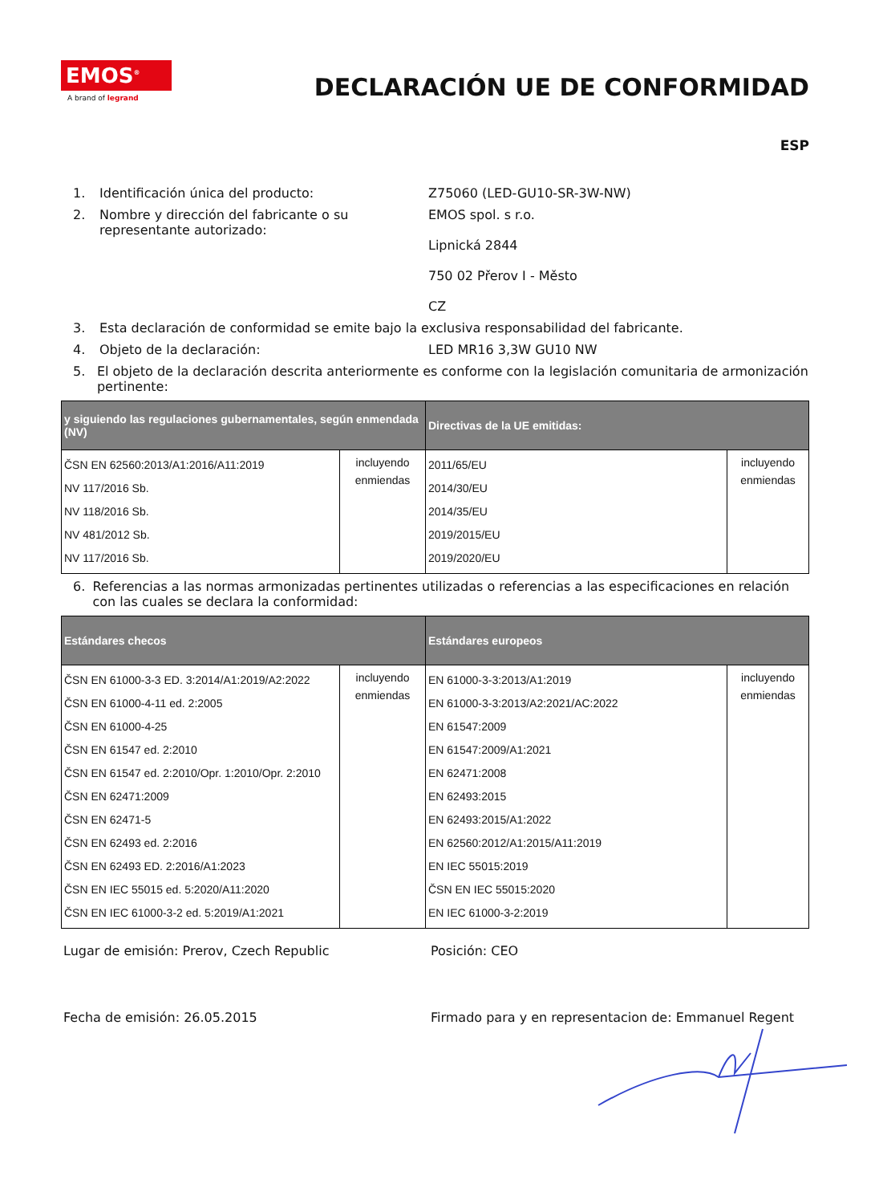EMOS<sup>®</sup>
A brand of legrand
DECLARACIÓN UE DE CONFORMIDAD
ESP
1. Identificación única del producto: Z75060 (LED-GU10-SR-3W-NW)
2. Nombre y dirección del fabricante o su representante autorizado:
EMOS spol. s r.o.
Lipnická 2844
750 02 Přerov I - Město
CZ
3. Esta declaración de conformidad se emite bajo la exclusiva responsabilidad del fabricante.
4. Objeto de la declaración: LED MR16 3,3W GU10 NW
5. El objeto de la declaración descrita anteriormente es conforme con la legislación comunitaria de armonización pertinente:
| y siguiendo las regulaciones gubernamentales, según enmendada (NV) | | Directivas de la UE emitidas: | |
| --- | --- | --- | --- |
| ČSN EN 62560:2013/A1:2016/A11:2019 NV 117/2016 Sb. NV 118/2016 Sb. NV 481/2012 Sb. NV 117/2016 Sb. | incluyendo enmiendas | 2011/65/EU 2014/30/EU 2014/35/EU 2019/2015/EU 2019/2020/EU | incluyendo enmiendas |
6. Referencias a las normas armonizadas pertinentes utilizadas o referencias a las especificaciones en relación con las cuales se declara la conformidad:
| Estándares checos | | Estándares europeos | |
| --- | --- | --- | --- |
| ČSN EN 61000-3-3 ED. 3:2014/A1:2019/A2:2022 ČSN EN 61000-4-11 ed. 2:2005 ČSN EN 61000-4-25 ČSN EN 61547 ed. 2:2010 ČSN EN 61547 ed. 2:2010/Opr. 1:2010/Opr. 2:2010 ČSN EN 62471:2009 ČSN EN 62471-5 ČSN EN 62493 ed. 2:2016 ČSN EN 62493 ED. 2:2016/A1:2023 ČSN EN IEC 55015 ed. 5:2020/A11:2020 ČSN EN IEC 61000-3-2 ed. 5:2019/A1:2021 | incluyendo enmiendas | EN 61000-3-3:2013/A1:2019 EN 61000-3-3:2013/A2:2021/AC:2022 EN 61547:2009 EN 61547:2009/A1:2021 EN 62471:2008 EN 62493:2015 EN 62493:2015/A1:2022 EN 62560:2012/A1:2015/A11:2019 EN IEC 55015:2019 ČSN EN IEC 55015:2020 EN IEC 61000-3-2:2019 | incluyendo enmiendas |
Lugar de emisión: Prerov, Czech Republic Posición: CEO
Fecha de emisión: 26.05.2015 Firmado para y en representacion de: Emmanuel Regent